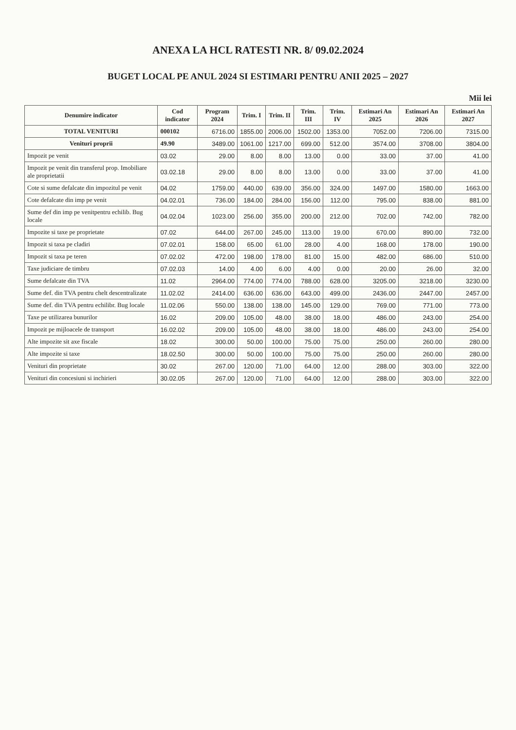ANEXA LA HCL RATESTI NR. 8/ 09.02.2024
BUGET LOCAL PE ANUL 2024 SI ESTIMARI PENTRU ANII 2025 – 2027
Mii lei
| Denumire indicator | Cod indicator | Program 2024 | Trim. I | Trim. II | Trim. III | Trim. IV | Estimari An 2025 | Estimari An 2026 | Estimari An 2027 |
| --- | --- | --- | --- | --- | --- | --- | --- | --- | --- |
| TOTAL VENITURI | 000102 | 6716.00 | 1855.00 | 2006.00 | 1502.00 | 1353.00 | 7052.00 | 7206.00 | 7315.00 |
| Venituri proprii | 49.90 | 3489.00 | 1061.00 | 1217.00 | 699.00 | 512.00 | 3574.00 | 3708.00 | 3804.00 |
| Impozit pe venit | 03.02 | 29.00 | 8.00 | 8.00 | 13.00 | 0.00 | 33.00 | 37.00 | 41.00 |
| Impozit pe venit din transferul prop. Imobiliare ale proprietatii | 03.02.18 | 29.00 | 8.00 | 8.00 | 13.00 | 0.00 | 33.00 | 37.00 | 41.00 |
| Cote si sume defalcate din impozitul pe venit | 04.02 | 1759.00 | 440.00 | 639.00 | 356.00 | 324.00 | 1497.00 | 1580.00 | 1663.00 |
| Cote defalcate din imp pe venit | 04.02.01 | 736.00 | 184.00 | 284.00 | 156.00 | 112.00 | 795.00 | 838.00 | 881.00 |
| Sume def din imp pe venitpentru echilib. Bug locale | 04.02.04 | 1023.00 | 256.00 | 355.00 | 200.00 | 212.00 | 702.00 | 742.00 | 782.00 |
| Impozite si taxe pe proprietate | 07.02 | 644.00 | 267.00 | 245.00 | 113.00 | 19.00 | 670.00 | 890.00 | 732.00 |
| Impozit si taxa pe cladiri | 07.02.01 | 158.00 | 65.00 | 61.00 | 28.00 | 4.00 | 168.00 | 178.00 | 190.00 |
| Impozit si taxa pe teren | 07.02.02 | 472.00 | 198.00 | 178.00 | 81.00 | 15.00 | 482.00 | 686.00 | 510.00 |
| Taxe judiciare de timbru | 07.02.03 | 14.00 | 4.00 | 6.00 | 4.00 | 0.00 | 20.00 | 26.00 | 32.00 |
| Sume defalcate din TVA | 11.02 | 2964.00 | 774.00 | 774.00 | 788.00 | 628.00 | 3205.00 | 3218.00 | 3230.00 |
| Sume def. din TVA pentru chelt descentralizate | 11.02.02 | 2414.00 | 636.00 | 636.00 | 643.00 | 499.00 | 2436.00 | 2447.00 | 2457.00 |
| Sume def. din TVA pentru echilibr. Bug locale | 11.02.06 | 550.00 | 138.00 | 138.00 | 145.00 | 129.00 | 769.00 | 771.00 | 773.00 |
| Taxe pe utilizarea bunurilor | 16.02 | 209.00 | 105.00 | 48.00 | 38.00 | 18.00 | 486.00 | 243.00 | 254.00 |
| Impozit pe mijloacele de transport | 16.02.02 | 209.00 | 105.00 | 48.00 | 38.00 | 18.00 | 486.00 | 243.00 | 254.00 |
| Alte impozite sit axe fiscale | 18.02 | 300.00 | 50.00 | 100.00 | 75.00 | 75.00 | 250.00 | 260.00 | 280.00 |
| Alte impozite si taxe | 18.02.50 | 300.00 | 50.00 | 100.00 | 75.00 | 75.00 | 250.00 | 260.00 | 280.00 |
| Venituri din proprietate | 30.02 | 267.00 | 120.00 | 71.00 | 64.00 | 12.00 | 288.00 | 303.00 | 322.00 |
| Venituri din concesiuni si inchirieri | 30.02.05 | 267.00 | 120.00 | 71.00 | 64.00 | 12.00 | 288.00 | 303.00 | 322.00 |